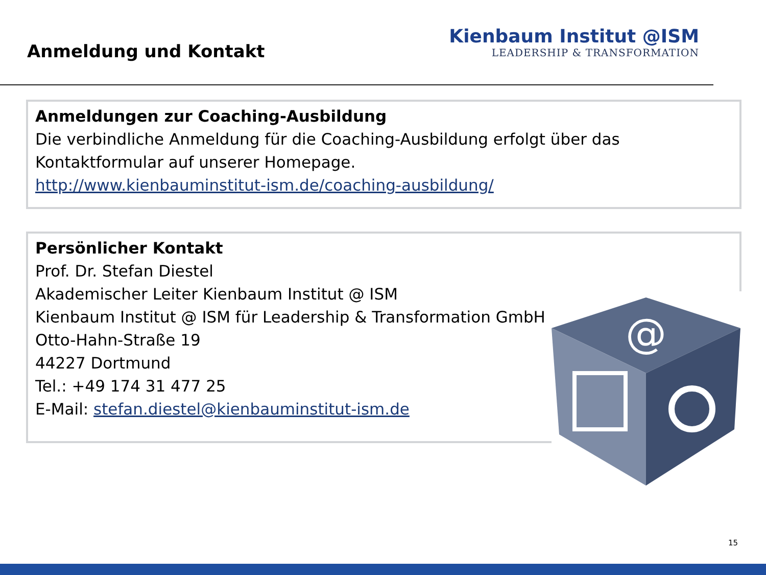Anmeldung und Kontakt
Kienbaum Institut @ISM
LEADERSHIP & TRANSFORMATION
Anmeldungen zur Coaching-Ausbildung
Die verbindliche Anmeldung für die Coaching-Ausbildung erfolgt über das Kontaktformular auf unserer Homepage.
http://www.kienbauminstitut-ism.de/coaching-ausbildung/
Persönlicher Kontakt
Prof. Dr. Stefan Diestel
Akademischer Leiter Kienbaum Institut @ ISM
Kienbaum Institut @ ISM für Leadership & Transformation GmbH
Otto-Hahn-Straße 19
44227 Dortmund
Tel.: +49 174 31 477 25
E-Mail: stefan.diestel@kienbauminstitut-ism.de
@
15